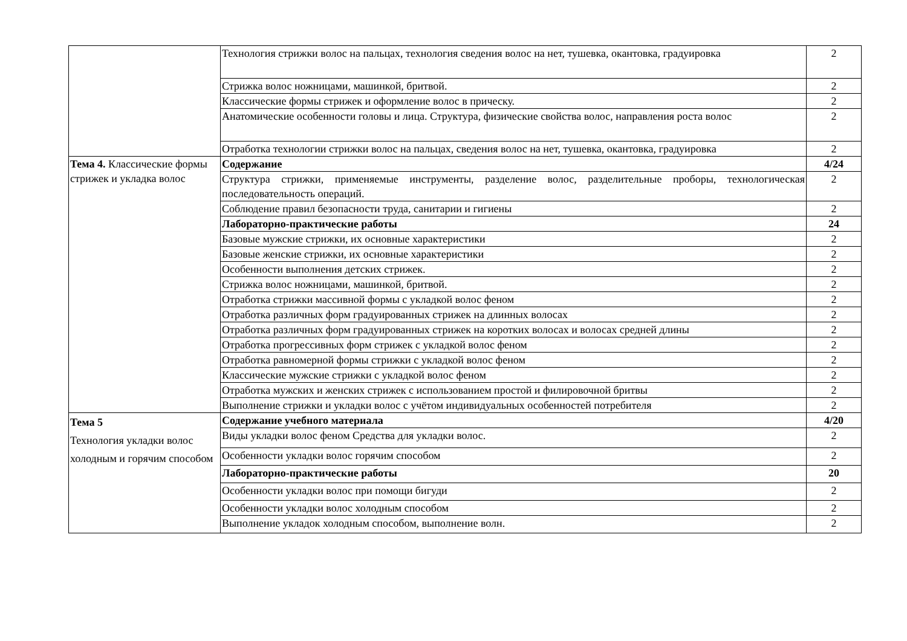| | Технология стрижки волос на пальцах, технология сведения волос на нет, тушевка, окантовка, градуировка | 2 |
| | Стрижка волос ножницами, машинкой, бритвой. | 2 |
| | Классические формы стрижек и оформление волос в прическу. | 2 |
| | Анатомические особенности головы и лица. Структура, физические свойства волос, направления роста волос | 2 |
| | Отработка технологии стрижки волос на пальцах, сведения волос на нет, тушевка, окантовка, градуировка | 2 |
| Тема 4. Классические формы стрижек и укладка волос | Содержание | 4/24 |
| | Структура стрижки, применяемые инструменты, разделение волос, разделительные проборы, технологическая последовательность операций. | 2 |
| | Соблюдение правил безопасности труда, санитарии и гигиены | 2 |
| | Лабораторно-практические работы | 24 |
| | Базовые мужские стрижки, их основные характеристики | 2 |
| | Базовые женские стрижки, их основные характеристики | 2 |
| | Особенности выполнения детских стрижек. | 2 |
| | Стрижка волос ножницами, машинкой, бритвой. | 2 |
| | Отработка стрижки массивной формы с укладкой волос феном | 2 |
| | Отработка различных форм градуированных стрижек на длинных волосах | 2 |
| | Отработка различных форм градуированных стрижек на коротких волосах и волосах средней длины | 2 |
| | Отработка прогрессивных форм стрижек с укладкой волос феном | 2 |
| | Отработка равномерной формы стрижки с укладкой волос феном | 2 |
| | Классические мужские стрижки с укладкой волос феном | 2 |
| | Отработка мужских и женских стрижек с использованием простой и филировочной бритвы | 2 |
| | Выполнение стрижки и укладки волос с учётом индивидуальных особенностей потребителя | 2 |
| Тема 5 Технология укладки волос холодным и горячим способом | Содержание учебного материала | 4/20 |
| | Виды укладки волос феном Средства для укладки волос. | 2 |
| | Особенности укладки волос горячим способом | 2 |
| | Лабораторно-практические работы | 20 |
| | Особенности укладки волос при помощи бигуди | 2 |
| | Особенности укладки волос холодным способом | 2 |
| | Выполнение укладок холодным способом, выполнение волн. | 2 |